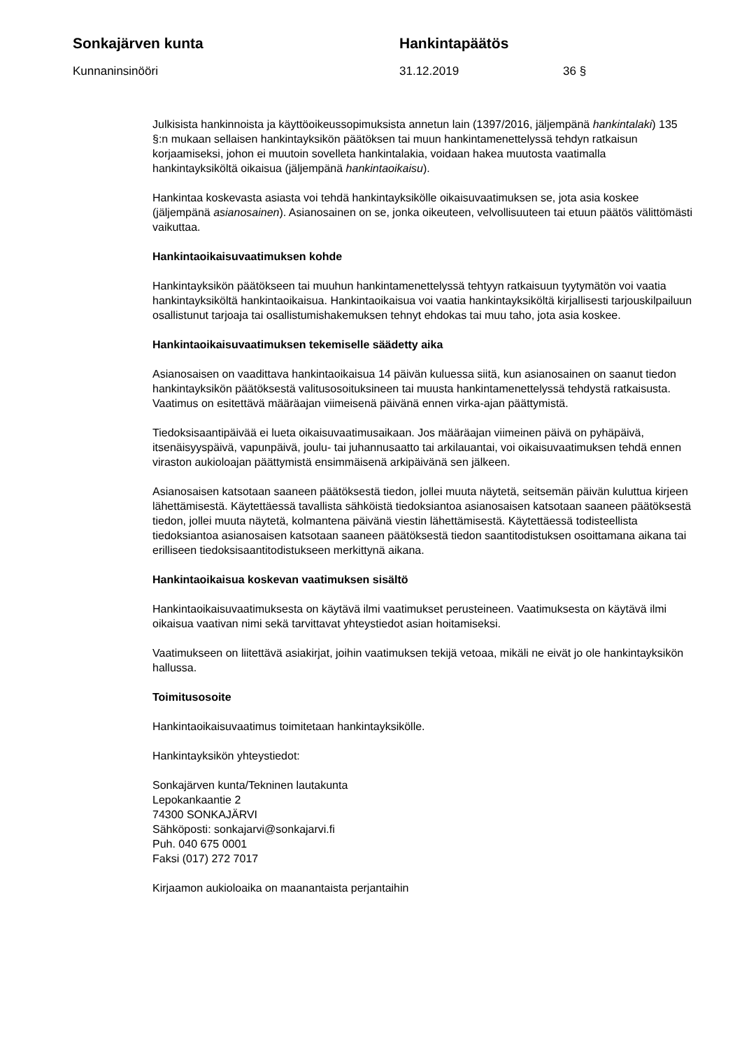Sonkajärven kunta Hankintapäätös
Kunnaninsinööri 31.12.2019 36 §
Julkisista hankinnoista ja käyttöoikeussopimuksista annetun lain (1397/2016, jäljempänä hankintalaki) 135 §:n mukaan sellaisen hankintayksikön päätöksen tai muun hankintamenettelyssä tehdyn ratkaisun korjaamiseksi, johon ei muutoin sovelleta hankintalakia, voidaan hakea muutosta vaatimalla hankintayksiköltä oikaisua (jäljempänä hankintaoikaisu).
Hankintaa koskevasta asiasta voi tehdä hankintayksikölle oikaisuvaatimuksen se, jota asia koskee (jäljempänä asianosainen). Asianosainen on se, jonka oikeuteen, velvollisuuteen tai etuun päätös välittömästi vaikuttaa.
Hankintaoikaisuvaatimuksen kohde
Hankintayksikön päätökseen tai muuhun hankintamenettelyssä tehtyyn ratkaisuun tyytymätön voi vaatia hankintayksiköltä hankintaoikaisua. Hankintaoikaisua voi vaatia hankintayksiköltä kirjallisesti tarjouskilpailuun osallistunut tarjoaja tai osallistumishakemuksen tehnyt ehdokas tai muu taho, jota asia koskee.
Hankintaoikaisuvaatimuksen tekemiselle säädetty aika
Asianosaisen on vaadittava hankintaoikaisua 14 päivän kuluessa siitä, kun asianosainen on saanut tiedon hankintayksikön päätöksestä valitusosoituksineen tai muusta hankintamenettelyssä tehdystä ratkaisusta. Vaatimus on esitettävä määräajan viimeisenä päivänä ennen virka-ajan päättymistä.
Tiedoksisaantipäivää ei lueta oikaisuvaatimusaikaan. Jos määräajan viimeinen päivä on pyhäpäivä, itsenäisyyspäivä, vapunpäivä, joulu- tai juhannusaatto tai arkilauantai, voi oikaisuvaatimuksen tehdä ennen viraston aukioloajan päättymistä ensimmäisenä arkipäivänä sen jälkeen.
Asianosaisen katsotaan saaneen päätöksestä tiedon, jollei muuta näytetä, seitsemän päivän kuluttua kirjeen lähettämisestä. Käytettäessä tavallista sähköistä tiedoksiantoa asianosaisen katsotaan saaneen päätöksestä tiedon, jollei muuta näytetä, kolmantena päivänä viestin lähettämisestä. Käytettäessä todisteellista tiedoksiantoa asianosaisen katsotaan saaneen päätöksestä tiedon saantitodistuksen osoittamana aikana tai erilliseen tiedoksisaantitodistukseen merkittynä aikana.
Hankintaoikaisua koskevan vaatimuksen sisältö
Hankintaoikaisuvaatimuksesta on käytävä ilmi vaatimukset perusteineen. Vaatimuksesta on käytävä ilmi oikaisua vaativan nimi sekä tarvittavat yhteystiedot asian hoitamiseksi.
Vaatimukseen on liitettävä asiakirjat, joihin vaatimuksen tekijä vetoaa, mikäli ne eivät jo ole hankintayksikön hallussa.
Toimitusosoite
Hankintaoikaisuvaatimus toimitetaan hankintayksikölle.
Hankintayksikön yhteystiedot:
Sonkajärven kunta/Tekninen lautakunta
Lepokankaantie 2
74300 SONKAJÄRVI
Sähköposti: sonkajarvi@sonkajarvi.fi
Puh. 040 675 0001
Faksi (017) 272 7017
Kirjaamon aukioloaika on maanantaista perjantaihin